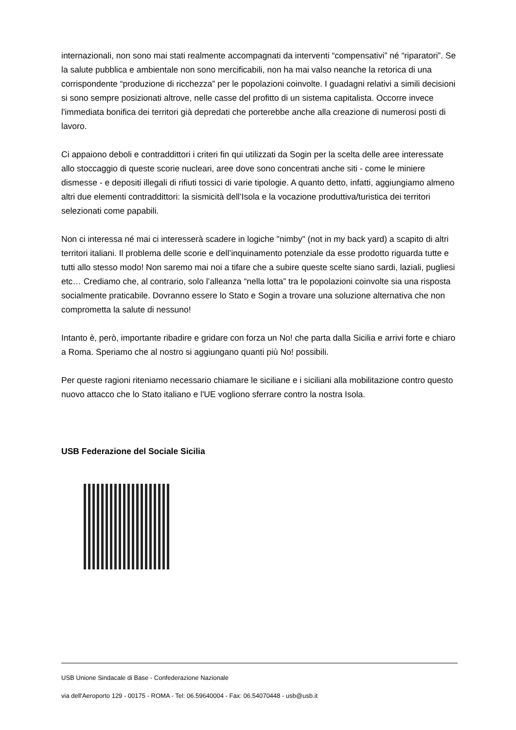internazionali, non sono mai stati realmente accompagnati da interventi “compensativi” né “riparatori”. Se la salute pubblica e ambientale non sono mercificabili, non ha mai valso neanche la retorica di una corrispondente “produzione di ricchezza” per le popolazioni coinvolte. I guadagni relativi a simili decisioni si sono sempre posizionati altrove, nelle casse del profitto di un sistema capitalista. Occorre invece l'immediata bonifica dei territori già depredati che porterebbe anche alla creazione di numerosi posti di lavoro.
Ci appaiono deboli e contraddittori i criteri fin qui utilizzati da Sogin per la scelta delle aree interessate allo stoccaggio di queste scorie nucleari, aree dove sono concentrati anche siti - come le miniere dismesse - e depositi illegali di rifiuti tossici di varie tipologie. A quanto detto, infatti, aggiungiamo almeno altri due elementi contraddittori: la sismicità dell’Isola e la vocazione produttiva/turistica dei territori selezionati come papabili.
Non ci interessa né mai ci interesserà scadere in logiche "nimby" (not in my back yard) a scapito di altri territori italiani. Il problema delle scorie e dell’inquinamento potenziale da esse prodotto riguarda tutte e tutti allo stesso modo! Non saremo mai noi a tifare che a subire queste scelte siano sardi, laziali, pugliesi etc… Crediamo che, al contrario, solo l’alleanza “nella lotta” tra le popolazioni coinvolte sia una risposta socialmente praticabile. Dovranno essere lo Stato e Sogin a trovare una soluzione alternativa che non comprometta la salute di nessuno!
Intanto è, però, importante ribadire e gridare con forza un No! che parta dalla Sicilia e arrivi forte e chiaro a Roma. Speriamo che al nostro si aggiungano quanti più No! possibili.
Per queste ragioni riteniamo necessario chiamare le siciliane e i siciliani alla mobilitazione contro questo nuovo attacco che lo Stato italiano e l'UE vogliono sferrare contro la nostra Isola.
USB Federazione del Sociale Sicilia
USB Unione Sindacale di Base - Confederazione Nazionale
via dell'Aeroporto 129 - 00175 - ROMA - Tel: 06.59640004 - Fax: 06.54070448 - usb@usb.it